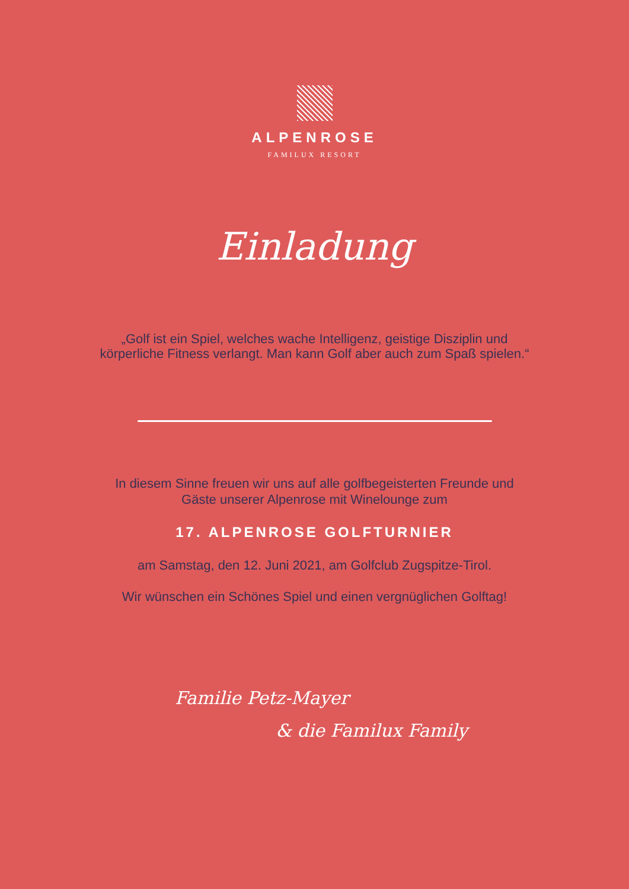ALPENROSE
FAMILUX RESORT
Einladung
„Golf ist ein Spiel, welches wache Intelligenz, geistige Disziplin und
körperliche Fitness verlangt. Man kann Golf aber auch zum Spaß spielen.“
In diesem Sinne freuen wir uns auf alle golfbegeisterten Freunde und
Gäste unserer Alpenrose mit Winelounge zum
17. ALPENROSE GOLFTURNIER
am Samstag, den 12. Juni 2021, am Golfclub Zugspitze-Tirol.
Wir wünschen ein Schönes Spiel und einen vergnüglichen Golftag!
Familie Petz-Mayer
& die Familux Family